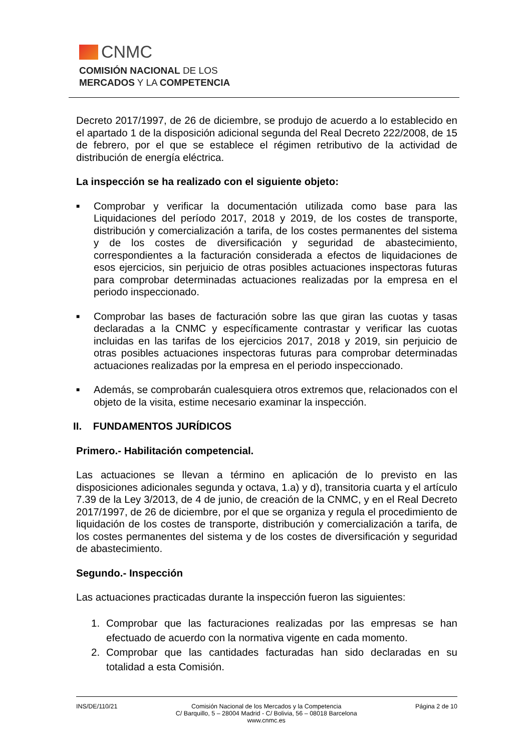CNMC
COMISIÓN NACIONAL DE LOS
MERCADOS Y LA COMPETENCIA
Decreto 2017/1997, de 26 de diciembre, se produjo de acuerdo a lo establecido en el apartado 1 de la disposición adicional segunda del Real Decreto 222/2008, de 15 de febrero, por el que se establece el régimen retributivo de la actividad de distribución de energía eléctrica.
La inspección se ha realizado con el siguiente objeto:
■ Comprobar y verificar la documentación utilizada como base para las Liquidaciones del período 2017, 2018 y 2019, de los costes de transporte, distribución y comercialización a tarifa, de los costes permanentes del sistema y de los costes de diversificación y seguridad de abastecimiento, correspondientes a la facturación considerada a efectos de liquidaciones de esos ejercicios, sin perjuicio de otras posibles actuaciones inspectoras futuras para comprobar determinadas actuaciones realizadas por la empresa en el periodo inspeccionado.
■ Comprobar las bases de facturación sobre las que giran las cuotas y tasas declaradas a la CNMC y específicamente contrastar y verificar las cuotas incluidas en las tarifas de los ejercicios 2017, 2018 y 2019, sin perjuicio de otras posibles actuaciones inspectoras futuras para comprobar determinadas actuaciones realizadas por la empresa en el periodo inspeccionado.
■ Además, se comprobarán cualesquiera otros extremos que, relacionados con el objeto de la visita, estime necesario examinar la inspección.
II. FUNDAMENTOS JURÍDICOS
Primero.- Habilitación competencial.
Las actuaciones se llevan a término en aplicación de lo previsto en las disposiciones adicionales segunda y octava, 1.a) y d), transitoria cuarta y el artículo 7.39 de la Ley 3/2013, de 4 de junio, de creación de la CNMC, y en el Real Decreto 2017/1997, de 26 de diciembre, por el que se organiza y regula el procedimiento de liquidación de los costes de transporte, distribución y comercialización a tarifa, de los costes permanentes del sistema y de los costes de diversificación y seguridad de abastecimiento.
Segundo.- Inspección
Las actuaciones practicadas durante la inspección fueron las siguientes:
1. Comprobar que las facturaciones realizadas por las empresas se han efectuado de acuerdo con la normativa vigente en cada momento.
2. Comprobar que las cantidades facturadas han sido declaradas en su totalidad a esta Comisión.
INS/DE/110/21 Comisión Nacional de los Mercados y la Competencia
C/ Barquillo, 5 – 28004 Madrid - C/ Bolivia, 56 – 08018 Barcelona
www.cnmc.es
Página 2 de 10